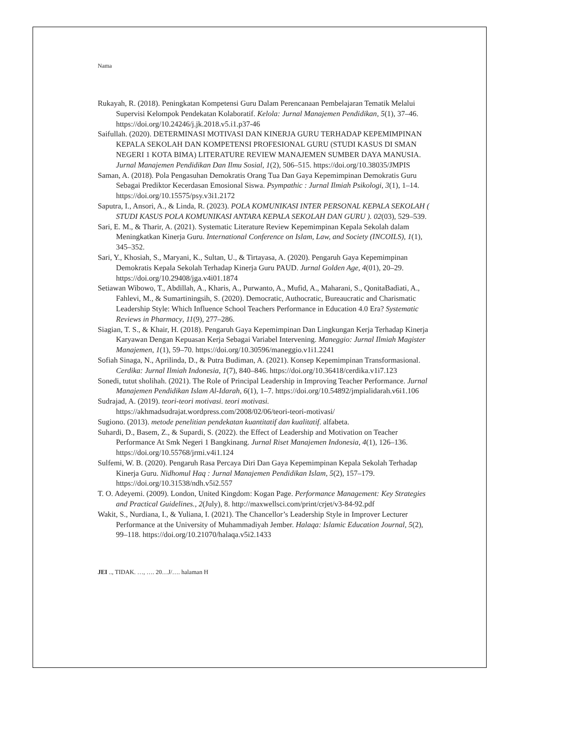Nama
Rukayah, R. (2018). Peningkatan Kompetensi Guru Dalam Perencanaan Pembelajaran Tematik Melalui Supervisi Kelompok Pendekatan Kolaboratif. Kelola: Jurnal Manajemen Pendidikan, 5(1), 37–46. https://doi.org/10.24246/j.jk.2018.v5.i1.p37-46
Saifullah. (2020). DETERMINASI MOTIVASI DAN KINERJA GURU TERHADAP KEPEMIMPINAN KEPALA SEKOLAH DAN KOMPETENSI PROFESIONAL GURU (STUDI KASUS DI SMAN NEGERI 1 KOTA BIMA) LITERATURE REVIEW MANAJEMEN SUMBER DAYA MANUSIA. Jurnal Manajemen Pendidikan Dan Ilmu Sosial, 1(2), 506–515. https://doi.org/10.38035/JMPIS
Saman, A. (2018). Pola Pengasuhan Demokratis Orang Tua Dan Gaya Kepemimpinan Demokratis Guru Sebagai Prediktor Kecerdasan Emosional Siswa. Psympathic : Jurnal Ilmiah Psikologi, 3(1), 1–14. https://doi.org/10.15575/psy.v3i1.2172
Saputra, I., Ansori, A., & Linda, R. (2023). POLA KOMUNIKASI INTER PERSONAL KEPALA SEKOLAH ( STUDI KASUS POLA KOMUNIKASI ANTARA KEPALA SEKOLAH DAN GURU ). 02(03), 529–539.
Sari, E. M., & Tharir, A. (2021). Systematic Literature Review Kepemimpinan Kepala Sekolah dalam Meningkatkan Kinerja Guru. International Conference on Islam, Law, and Society (INCOILS), 1(1), 345–352.
Sari, Y., Khosiah, S., Maryani, K., Sultan, U., & Tirtayasa, A. (2020). Pengaruh Gaya Kepemimpinan Demokratis Kepala Sekolah Terhadap Kinerja Guru PAUD. Jurnal Golden Age, 4(01), 20–29. https://doi.org/10.29408/jga.v4i01.1874
Setiawan Wibowo, T., Abdillah, A., Kharis, A., Purwanto, A., Mufid, A., Maharani, S., QonitaBadìati, A., Fahlevi, M., & Sumartiningsih, S. (2020). Democratic, Authocratic, Bureaucratic and Charismatic Leadership Style: Which Influence School Teachers Performance in Education 4.0 Era? Systematic Reviews in Pharmacy, 11(9), 277–286.
Siagian, T. S., & Khair, H. (2018). Pengaruh Gaya Kepemimpinan Dan Lingkungan Kerja Terhadap Kinerja Karyawan Dengan Kepuasan Kerja Sebagai Variabel Intervening. Maneggio: Jurnal Ilmiah Magister Manajemen, 1(1), 59–70. https://doi.org/10.30596/maneggio.v1i1.2241
Sofiah Sinaga, N., Aprilinda, D., & Putra Budiman, A. (2021). Konsep Kepemimpinan Transformasional. Cerdika: Jurnal Ilmiah Indonesia, 1(7), 840–846. https://doi.org/10.36418/cerdika.v1i7.123
Sonedi, tutut sholihah. (2021). The Role of Principal Leadership in Improving Teacher Performance. Jurnal Manajemen Pendidikan Islam Al-Idarah, 6(1), 1–7. https://doi.org/10.54892/jmpialidarah.v6i1.106
Sudrajad, A. (2019). teori-teori motivasi. teori motivasi. https://akhmadsudrajat.wordpress.com/2008/02/06/teori-teori-motivasi/
Sugiono. (2013). metode penelitian pendekatan kuantitatif dan kualitatif. alfabeta.
Suhardi, D., Basem, Z., & Supardi, S. (2022). the Effect of Leadership and Motivation on Teacher Performance At Smk Negeri 1 Bangkinang. Jurnal Riset Manajemen Indonesia, 4(1), 126–136. https://doi.org/10.55768/jrmi.v4i1.124
Sulfemi, W. B. (2020). Pengaruh Rasa Percaya Diri Dan Gaya Kepemimpinan Kepala Sekolah Terhadap Kinerja Guru. Nidhomul Haq : Jurnal Manajemen Pendidikan Islam, 5(2), 157–179. https://doi.org/10.31538/ndh.v5i2.557
T. O. Adeyemi. (2009). London, United Kingdom: Kogan Page. Performance Management: Key Strategies and Practical Guidelines., 2(July), 8. http://maxwellsci.com/print/crjet/v3-84-92.pdf
Wakit, S., Nurdiana, I., & Yuliana, I. (2021). The Chancellor’s Leadership Style in Improver Lecturer Performance at the University of Muhammadiyah Jember. Halaqa: Islamic Education Journal, 5(2), 99–118. https://doi.org/10.21070/halaqa.v5i2.1433
JEI .., TIDAK. …, …. 20…J/…. halaman H